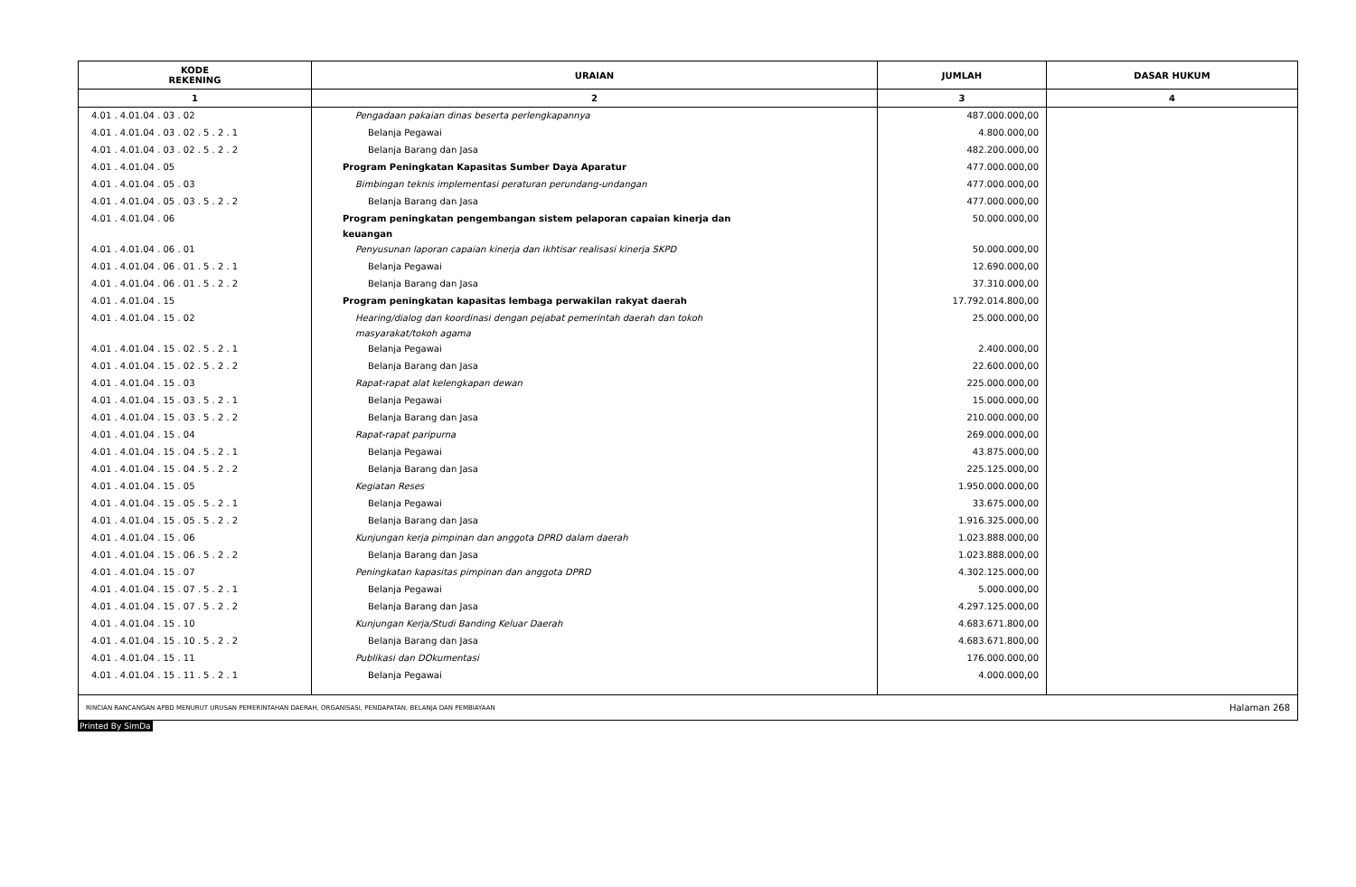| KODE REKENING | URAIAN | JUMLAH | DASAR HUKUM |
| --- | --- | --- | --- |
| 1 | 2 | 3 | 4 |
| 4.01 . 4.01.04 . 03 . 02 | Pengadaan pakaian dinas beserta perlengkapannya | 487.000.000,00 | |
| 4.01 . 4.01.04 . 03 . 02 . 5 . 2 . 1 | Belanja Pegawai | 4.800.000,00 | |
| 4.01 . 4.01.04 . 03 . 02 . 5 . 2 . 2 | Belanja Barang dan Jasa | 482.200.000,00 | |
| 4.01 . 4.01.04 . 05 | Program Peningkatan Kapasitas Sumber Daya Aparatur | 477.000.000,00 | |
| 4.01 . 4.01.04 . 05 . 03 | Bimbingan teknis implementasi peraturan perundang-undangan | 477.000.000,00 | |
| 4.01 . 4.01.04 . 05 . 03 . 5 . 2 . 2 | Belanja Barang dan Jasa | 477.000.000,00 | |
| 4.01 . 4.01.04 . 06 | Program peningkatan pengembangan sistem pelaporan capaian kinerja dan keuangan | 50.000.000,00 | |
| 4.01 . 4.01.04 . 06 . 01 | Penyusunan laporan capaian kinerja dan ikhtisar realisasi kinerja SKPD | 50.000.000,00 | |
| 4.01 . 4.01.04 . 06 . 01 . 5 . 2 . 1 | Belanja Pegawai | 12.690.000,00 | |
| 4.01 . 4.01.04 . 06 . 01 . 5 . 2 . 2 | Belanja Barang dan Jasa | 37.310.000,00 | |
| 4.01 . 4.01.04 . 15 | Program peningkatan kapasitas lembaga perwakilan rakyat daerah | 17.792.014.800,00 | |
| 4.01 . 4.01.04 . 15 . 02 | Hearing/dialog dan koordinasi dengan pejabat pemerintah daerah dan tokoh masyarakat/tokoh agama | 25.000.000,00 | |
| 4.01 . 4.01.04 . 15 . 02 . 5 . 2 . 1 | Belanja Pegawai | 2.400.000,00 | |
| 4.01 . 4.01.04 . 15 . 02 . 5 . 2 . 2 | Belanja Barang dan Jasa | 22.600.000,00 | |
| 4.01 . 4.01.04 . 15 . 03 | Rapat-rapat alat kelengkapan dewan | 225.000.000,00 | |
| 4.01 . 4.01.04 . 15 . 03 . 5 . 2 . 1 | Belanja Pegawai | 15.000.000,00 | |
| 4.01 . 4.01.04 . 15 . 03 . 5 . 2 . 2 | Belanja Barang dan Jasa | 210.000.000,00 | |
| 4.01 . 4.01.04 . 15 . 04 | Rapat-rapat paripurna | 269.000.000,00 | |
| 4.01 . 4.01.04 . 15 . 04 . 5 . 2 . 1 | Belanja Pegawai | 43.875.000,00 | |
| 4.01 . 4.01.04 . 15 . 04 . 5 . 2 . 2 | Belanja Barang dan Jasa | 225.125.000,00 | |
| 4.01 . 4.01.04 . 15 . 05 | Kegiatan Reses | 1.950.000.000,00 | |
| 4.01 . 4.01.04 . 15 . 05 . 5 . 2 . 1 | Belanja Pegawai | 33.675.000,00 | |
| 4.01 . 4.01.04 . 15 . 05 . 5 . 2 . 2 | Belanja Barang dan Jasa | 1.916.325.000,00 | |
| 4.01 . 4.01.04 . 15 . 06 | Kunjungan kerja pimpinan dan anggota DPRD dalam daerah | 1.023.888.000,00 | |
| 4.01 . 4.01.04 . 15 . 06 . 5 . 2 . 2 | Belanja Barang dan Jasa | 1.023.888.000,00 | |
| 4.01 . 4.01.04 . 15 . 07 | Peningkatan kapasitas pimpinan dan anggota DPRD | 4.302.125.000,00 | |
| 4.01 . 4.01.04 . 15 . 07 . 5 . 2 . 1 | Belanja Pegawai | 5.000.000,00 | |
| 4.01 . 4.01.04 . 15 . 07 . 5 . 2 . 2 | Belanja Barang dan Jasa | 4.297.125.000,00 | |
| 4.01 . 4.01.04 . 15 . 10 | Kunjungan Kerja/Studi Banding Keluar Daerah | 4.683.671.800,00 | |
| 4.01 . 4.01.04 . 15 . 10 . 5 . 2 . 2 | Belanja Barang dan Jasa | 4.683.671.800,00 | |
| 4.01 . 4.01.04 . 15 . 11 | Publikasi dan DOkumentasi | 176.000.000,00 | |
| 4.01 . 4.01.04 . 15 . 11 . 5 . 2 . 1 | Belanja Pegawai | 4.000.000,00 | |
RINCIAN RANCANGAN APBD MENURUT URUSAN PEMERINTAHAN DAERAH, ORGANISASI, PENDAPATAN, BELANJA DAN PEMBIAYAAN Halaman 268
Printed By SimDa